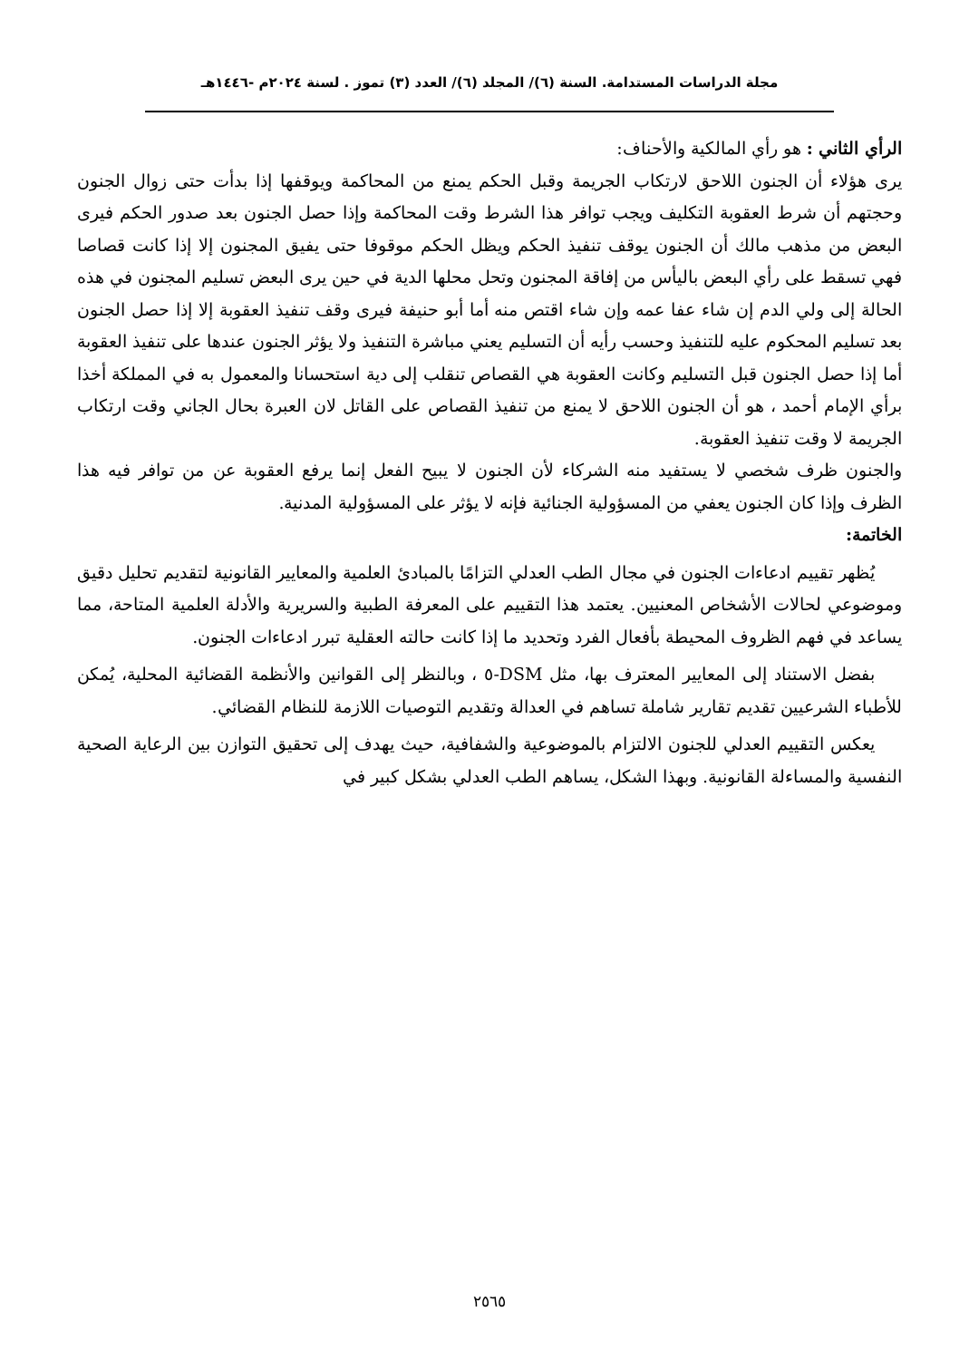مجلة الدراسات المستدامة. السنة (٦)/ المجلد (٦)/ العدد (٣) تموز . لسنة ٢٠٢٤م -١٤٤٦هـ
الرأي الثاني : هو رأي المالكية والأحناف:
يرى هؤلاء أن الجنون اللاحق لارتكاب الجريمة وقبل الحكم يمنع من المحاكمة ويوقفها إذا بدأت حتى زوال الجنون وحجتهم أن شرط العقوبة التكليف ويجب توافر هذا الشرط وقت المحاكمة وإذا حصل الجنون بعد صدور الحكم فيرى البعض من مذهب مالك أن الجنون يوقف تنفيذ الحكم ويظل الحكم موقوفا حتى يفيق المجنون إلا إذا كانت قصاصا فهي تسقط على رأي البعض باليأس من إفاقة المجنون وتحل محلها الدية في حين يرى البعض تسليم المجنون في هذه الحالة إلى ولي الدم إن شاء عفا عمه وإن شاء اقتص منه أما أبو حنيفة فيرى وقف تنفيذ العقوبة إلا إذا حصل الجنون بعد تسليم المحكوم عليه للتنفيذ وحسب رأيه أن التسليم يعني مباشرة التنفيذ ولا يؤثر الجنون عندها على تنفيذ العقوبة أما إذا حصل الجنون قبل التسليم وكانت العقوبة هي القصاص تنقلب إلى دية استحسانا والمعمول به في المملكة أخذا برأي الإمام أحمد ، هو أن الجنون اللاحق لا يمنع من تنفيذ القصاص على القاتل لان العبرة بحال الجاني وقت ارتكاب الجريمة لا وقت تنفيذ العقوبة.
والجنون ظرف شخصي لا يستفيد منه الشركاء لأن الجنون لا يبيح الفعل إنما يرفع العقوبة عن من توافر فيه هذا الظرف وإذا كان الجنون يعفي من المسؤولية الجنائية فإنه لا يؤثر على المسؤولية المدنية.
الخاتمة:
يُظهر تقييم ادعاءات الجنون في مجال الطب العدلي التزامًا بالمبادئ العلمية والمعايير القانونية لتقديم تحليل دقيق وموضوعي لحالات الأشخاص المعنيين. يعتمد هذا التقييم على المعرفة الطبية والسريرية والأدلة العلمية المتاحة، مما يساعد في فهم الظروف المحيطة بأفعال الفرد وتحديد ما إذا كانت حالته العقلية تبرر ادعاءات الجنون.
بفضل الاستناد إلى المعايير المعترف بها، مثل DSM-٥ ، وبالنظر إلى القوانين والأنظمة القضائية المحلية، يُمكن للأطباء الشرعيين تقديم تقارير شاملة تساهم في العدالة وتقديم التوصيات اللازمة للنظام القضائي.
يعكس التقييم العدلي للجنون الالتزام بالموضوعية والشفافية، حيث يهدف إلى تحقيق التوازن بين الرعاية الصحية النفسية والمساءلة القانونية. وبهذا الشكل، يساهم الطب العدلي بشكل كبير في
٢٥٦٥